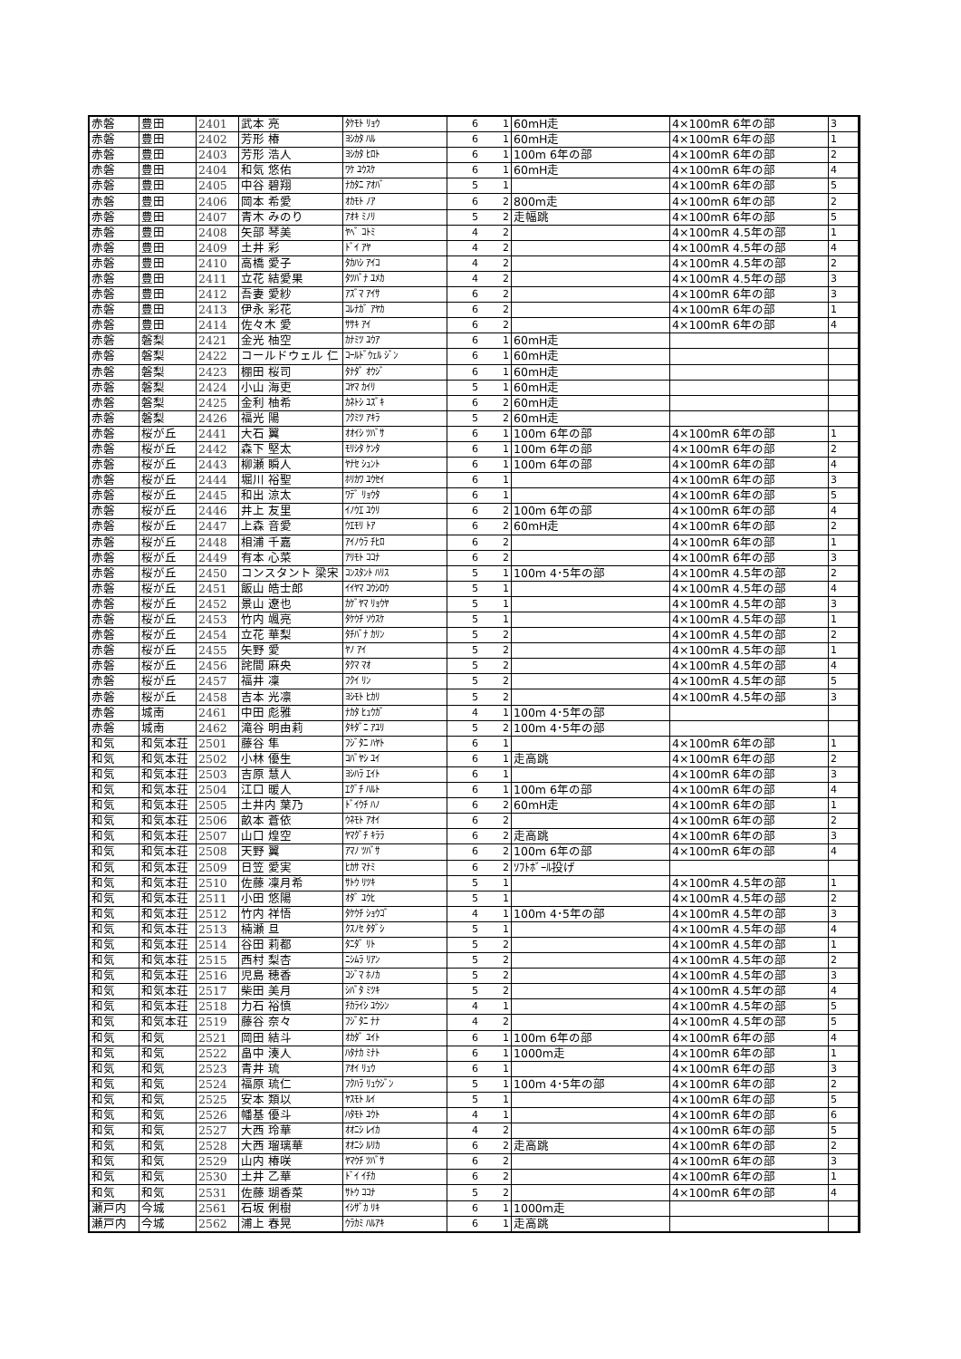| 赤磐 | 豊田 | 2401 | 武本 亮 | ﾀｹﾓﾄ ﾘｮｳ | 6 | 1 | 60mH走 | 4×100mR 6年の部 | 3 |
| 赤磐 | 豊田 | 2402 | 芳形 椿 | ﾖｼｶﾀ ﾊﾙ | 6 | 1 | 60mH走 | 4×100mR 6年の部 | 1 |
| 赤磐 | 豊田 | 2403 | 芳形 浩人 | ﾖｼｶﾀ ﾋﾛﾄ | 6 | 1 | 100m 6年の部 | 4×100mR 6年の部 | 2 |
| 赤磐 | 豊田 | 2404 | 和気 悠佑 | ﾜｹ ﾕｳｽｹ | 6 | 1 | 60mH走 | 4×100mR 6年の部 | 4 |
| 赤磐 | 豊田 | 2405 | 中谷 碧翔 | ﾅｶﾀﾆ ｱｵﾊﾞ | 5 | 1 | | 4×100mR 6年の部 | 5 |
| 赤磐 | 豊田 | 2406 | 岡本 希愛 | ｵｶﾓﾄ ﾉｱ | 6 | 2 | 800m走 | 4×100mR 6年の部 | 2 |
| 赤磐 | 豊田 | 2407 | 青木 みのり | ｱｵｷ ﾐﾉﾘ | 5 | 2 | 走幅跳 | 4×100mR 6年の部 | 5 |
| 赤磐 | 豊田 | 2408 | 矢部 琴美 | ﾔﾍﾞ ｺﾄﾐ | 4 | 2 | | 4×100mR 4.5年の部 | 1 |
| 赤磐 | 豊田 | 2409 | 土井 彩 | ﾄﾞｲ ｱﾔ | 4 | 2 | | 4×100mR 4.5年の部 | 4 |
| 赤磐 | 豊田 | 2410 | 高橋 愛子 | ﾀｶﾊｼ ｱｲｺ | 4 | 2 | | 4×100mR 4.5年の部 | 2 |
| 赤磐 | 豊田 | 2411 | 立花 結愛果 | ﾀﾂﾊﾞﾅ ﾕﾒｶ | 4 | 2 | | 4×100mR 4.5年の部 | 3 |
| 赤磐 | 豊田 | 2412 | 吾妻 愛紗 | ｱｽﾞﾏ ｱｲｻ | 6 | 2 | | 4×100mR 6年の部 | 3 |
| 赤磐 | 豊田 | 2413 | 伊永 彩花 | ｺﾚﾅｶﾞ ｱﾔｶ | 6 | 2 | | 4×100mR 6年の部 | 1 |
| 赤磐 | 豊田 | 2414 | 佐々木 愛 | ｻｻｷ ｱｲ | 6 | 2 | | 4×100mR 6年の部 | 4 |
| 赤磐 | 磐梨 | 2421 | 金光 柚空 | ｶﾅﾐﾂ ﾕｳｱ | 6 | 1 | 60mH走 | | |
| 赤磐 | 磐梨 | 2422 | コールドウェル 仁 | ｺｰﾙﾄﾞｳｪﾙ ｼﾞﾝ | 6 | 1 | 60mH走 | | |
| 赤磐 | 磐梨 | 2423 | 棚田 桜司 | ﾀﾅﾀﾞ ｵｳｼﾞ | 6 | 1 | 60mH走 | | |
| 赤磐 | 磐梨 | 2424 | 小山 海吏 | ｺﾔﾏ ｶｲﾘ | 5 | 1 | 60mH走 | | |
| 赤磐 | 磐梨 | 2425 | 金利 柚希 | ｶﾈﾄｼ ﾕｽﾞｷ | 6 | 2 | 60mH走 | | |
| 赤磐 | 磐梨 | 2426 | 福光 陽 | ﾌｸﾐﾂ ｱｷﾗ | 5 | 2 | 60mH走 | | |
| 赤磐 | 桜が丘 | 2441 | 大石 翼 | ｵｵｲｼ ﾂﾊﾞｻ | 6 | 1 | 100m 6年の部 | 4×100mR 6年の部 | 1 |
| 赤磐 | 桜が丘 | 2442 | 森下 堅太 | ﾓﾘｼﾀ ｹﾝﾀ | 6 | 1 | 100m 6年の部 | 4×100mR 6年の部 | 2 |
| 赤磐 | 桜が丘 | 2443 | 柳瀬 瞬人 | ﾔﾅｾ ｼｭﾝﾄ | 6 | 1 | 100m 6年の部 | 4×100mR 6年の部 | 4 |
| 赤磐 | 桜が丘 | 2444 | 堀川 裕聖 | ﾎﾘｶﾜ ﾕｳｾｲ | 6 | 1 | | 4×100mR 6年の部 | 3 |
| 赤磐 | 桜が丘 | 2445 | 和出 涼太 | ﾜﾃﾞ ﾘｮｳﾀ | 6 | 1 | | 4×100mR 6年の部 | 5 |
| 赤磐 | 桜が丘 | 2446 | 井上 友里 | ｲﾉｳｴ ﾕｳﾘ | 6 | 2 | 100m 6年の部 | 4×100mR 6年の部 | 4 |
| 赤磐 | 桜が丘 | 2447 | 上森 音愛 | ｳｴﾓﾘ ﾄｱ | 6 | 2 | 60mH走 | 4×100mR 6年の部 | 2 |
| 赤磐 | 桜が丘 | 2448 | 相浦 千嘉 | ｱｲﾉｳﾗ ﾁﾋﾛ | 6 | 2 | | 4×100mR 6年の部 | 1 |
| 赤磐 | 桜が丘 | 2449 | 有本 心菜 | ｱﾘﾓﾄ ｺｺﾅ | 6 | 2 | | 4×100mR 6年の部 | 3 |
| 赤磐 | 桜が丘 | 2450 | コンスタント 梁宋 | ｺﾝｽﾀﾝﾄ ﾊﾘｽ | 5 | 1 | 100m 4･5年の部 | 4×100mR 4.5年の部 | 2 |
| 赤磐 | 桜が丘 | 2451 | 飯山 皓士郎 | ｲｲﾔﾏ ｺｳｼﾛｳ | 5 | 1 | | 4×100mR 4.5年の部 | 4 |
| 赤磐 | 桜が丘 | 2452 | 景山 遼也 | ｶｹﾞﾔﾏ ﾘｮｳﾔ | 5 | 1 | | 4×100mR 4.5年の部 | 3 |
| 赤磐 | 桜が丘 | 2453 | 竹内 颯亮 | ﾀｹｳﾁ ｿｳｽｹ | 5 | 1 | | 4×100mR 4.5年の部 | 1 |
| 赤磐 | 桜が丘 | 2454 | 立花 華梨 | ﾀﾁﾊﾞﾅ ｶﾘﾝ | 5 | 2 | | 4×100mR 4.5年の部 | 2 |
| 赤磐 | 桜が丘 | 2455 | 矢野 愛 | ﾔﾉ ｱｲ | 5 | 2 | | 4×100mR 4.5年の部 | 1 |
| 赤磐 | 桜が丘 | 2456 | 詫間 麻央 | ﾀｸﾏ ﾏｵ | 5 | 2 | | 4×100mR 4.5年の部 | 4 |
| 赤磐 | 桜が丘 | 2457 | 福井 凜 | ﾌｸｲ ﾘﾝ | 5 | 2 | | 4×100mR 4.5年の部 | 5 |
| 赤磐 | 桜が丘 | 2458 | 吉本 光凛 | ﾖｼﾓﾄ ﾋｶﾘ | 5 | 2 | | 4×100mR 4.5年の部 | 3 |
| 赤磐 | 城南 | 2461 | 中田 彪雅 | ﾅｶﾀ ﾋｭｳｶﾞ | 4 | 1 | 100m 4･5年の部 | | |
| 赤磐 | 城南 | 2462 | 滝谷 明由莉 | ﾀｷﾀﾞﾆ ｱﾕﾘ | 5 | 2 | 100m 4･5年の部 | | |
| 和気 | 和気本荘 | 2501 | 藤谷 隼 | ﾌｼﾞﾀﾆ ﾊﾔﾄ | 6 | 1 | | 4×100mR 6年の部 | 1 |
| 和気 | 和気本荘 | 2502 | 小林 優生 | ｺﾊﾞﾔｼ ﾕｲ | 6 | 1 | 走高跳 | 4×100mR 6年の部 | 2 |
| 和気 | 和気本荘 | 2503 | 吉原 慧人 | ﾖｼﾊﾗ ｴｲﾄ | 6 | 1 | | 4×100mR 6年の部 | 3 |
| 和気 | 和気本荘 | 2504 | 江口 暖人 | ｴｸﾞﾁ ﾊﾙﾄ | 6 | 1 | 100m 6年の部 | 4×100mR 6年の部 | 4 |
| 和気 | 和気本荘 | 2505 | 土井内 葉乃 | ﾄﾞｲｳﾁ ﾊﾉ | 6 | 2 | 60mH走 | 4×100mR 6年の部 | 1 |
| 和気 | 和気本荘 | 2506 | 畝本 蒼依 | ｳﾈﾓﾄ ｱｵｲ | 6 | 2 | | 4×100mR 6年の部 | 2 |
| 和気 | 和気本荘 | 2507 | 山口 煌空 | ﾔﾏｸﾞﾁ ｷﾗﾗ | 6 | 2 | 走高跳 | 4×100mR 6年の部 | 3 |
| 和気 | 和気本荘 | 2508 | 天野 翼 | ｱﾏﾉ ﾂﾊﾞｻ | 6 | 2 | 100m 6年の部 | 4×100mR 6年の部 | 4 |
| 和気 | 和気本荘 | 2509 | 日笠 愛実 | ﾋｶｻ ﾏﾅﾐ | 6 | 2 | ｿﾌﾄﾎﾞｰﾙ投げ | | |
| 和気 | 和気本荘 | 2510 | 佐藤 凜月希 | ｻﾄｳ ﾘﾂｷ | 5 | 1 | | 4×100mR 4.5年の部 | 1 |
| 和気 | 和気本荘 | 2511 | 小田 悠陽 | ｵﾀﾞ ﾕｳﾋ | 5 | 1 | | 4×100mR 4.5年の部 | 2 |
| 和気 | 和気本荘 | 2512 | 竹内 祥悟 | ﾀｹｳﾁ ｼｮｳｺﾞ | 4 | 1 | 100m 4･5年の部 | 4×100mR 4.5年の部 | 3 |
| 和気 | 和気本荘 | 2513 | 楠瀬 旦 | ｸｽﾉｾ ﾀﾀﾞｼ | 5 | 1 | | 4×100mR 4.5年の部 | 4 |
| 和気 | 和気本荘 | 2514 | 谷田 莉都 | ﾀﾆﾀﾞ ﾘﾄ | 5 | 2 | | 4×100mR 4.5年の部 | 1 |
| 和気 | 和気本荘 | 2515 | 西村 梨杏 | ﾆｼﾑﾗ ﾘｱﾝ | 5 | 2 | | 4×100mR 4.5年の部 | 2 |
| 和気 | 和気本荘 | 2516 | 児島 穂香 | ｺｼﾞﾏ ﾎﾉｶ | 5 | 2 | | 4×100mR 4.5年の部 | 3 |
| 和気 | 和気本荘 | 2517 | 柴田 美月 | ｼﾊﾞﾀ ﾐﾂｷ | 5 | 2 | | 4×100mR 4.5年の部 | 4 |
| 和気 | 和気本荘 | 2518 | 力石 裕慎 | ﾁｶﾗｲｼ ﾕｳｼﾝ | 4 | 1 | | 4×100mR 4.5年の部 | 5 |
| 和気 | 和気本荘 | 2519 | 藤谷 奈々 | ﾌｼﾞﾀﾆ ﾅﾅ | 4 | 2 | | 4×100mR 4.5年の部 | 5 |
| 和気 | 和気 | 2521 | 岡田 結斗 | ｵｶﾀﾞ ﾕｲﾄ | 6 | 1 | 100m 6年の部 | 4×100mR 6年の部 | 4 |
| 和気 | 和気 | 2522 | 畠中 湊人 | ﾊﾀﾅｶ ﾐﾅﾄ | 6 | 1 | 1000m走 | 4×100mR 6年の部 | 1 |
| 和気 | 和気 | 2523 | 青井 琉 | ｱｵｲ ﾘｭｳ | 6 | 1 | | 4×100mR 6年の部 | 3 |
| 和気 | 和気 | 2524 | 福原 琉仁 | ﾌｸﾊﾗ ﾘｭｳｼﾞﾝ | 5 | 1 | 100m 4･5年の部 | 4×100mR 6年の部 | 2 |
| 和気 | 和気 | 2525 | 安本 類以 | ﾔｽﾓﾄ ﾙｲ | 5 | 1 | | 4×100mR 6年の部 | 5 |
| 和気 | 和気 | 2526 | 幡基 優斗 | ﾊﾀﾓﾄ ﾕｳﾄ | 4 | 1 | | 4×100mR 6年の部 | 6 |
| 和気 | 和気 | 2527 | 大西 玲華 | ｵｵﾆｼ ﾚｲｶ | 4 | 2 | | 4×100mR 6年の部 | 5 |
| 和気 | 和気 | 2528 | 大西 瑠璃華 | ｵｵﾆｼ ﾙﾘｶ | 6 | 2 | 走高跳 | 4×100mR 6年の部 | 2 |
| 和気 | 和気 | 2529 | 山内 椿咲 | ﾔﾏｳﾁ ﾂﾊﾞｻ | 6 | 2 | | 4×100mR 6年の部 | 3 |
| 和気 | 和気 | 2530 | 土井 乙華 | ﾄﾞｲ ｲﾁｶ | 6 | 2 | | 4×100mR 6年の部 | 1 |
| 和気 | 和気 | 2531 | 佐藤 瑚香菜 | ｻﾄｳ ｺｺﾅ | 5 | 2 | | 4×100mR 6年の部 | 4 |
| 瀬戸内 | 今城 | 2561 | 石坂 俐樹 | ｲｼｻﾞｶ ﾘｷ | 6 | 1 | 1000m走 | | |
| 瀬戸内 | 今城 | 2562 | 浦上 春晃 | ｳﾗｶﾐ ﾊﾙｱｷ | 6 | 1 | 走高跳 | | |